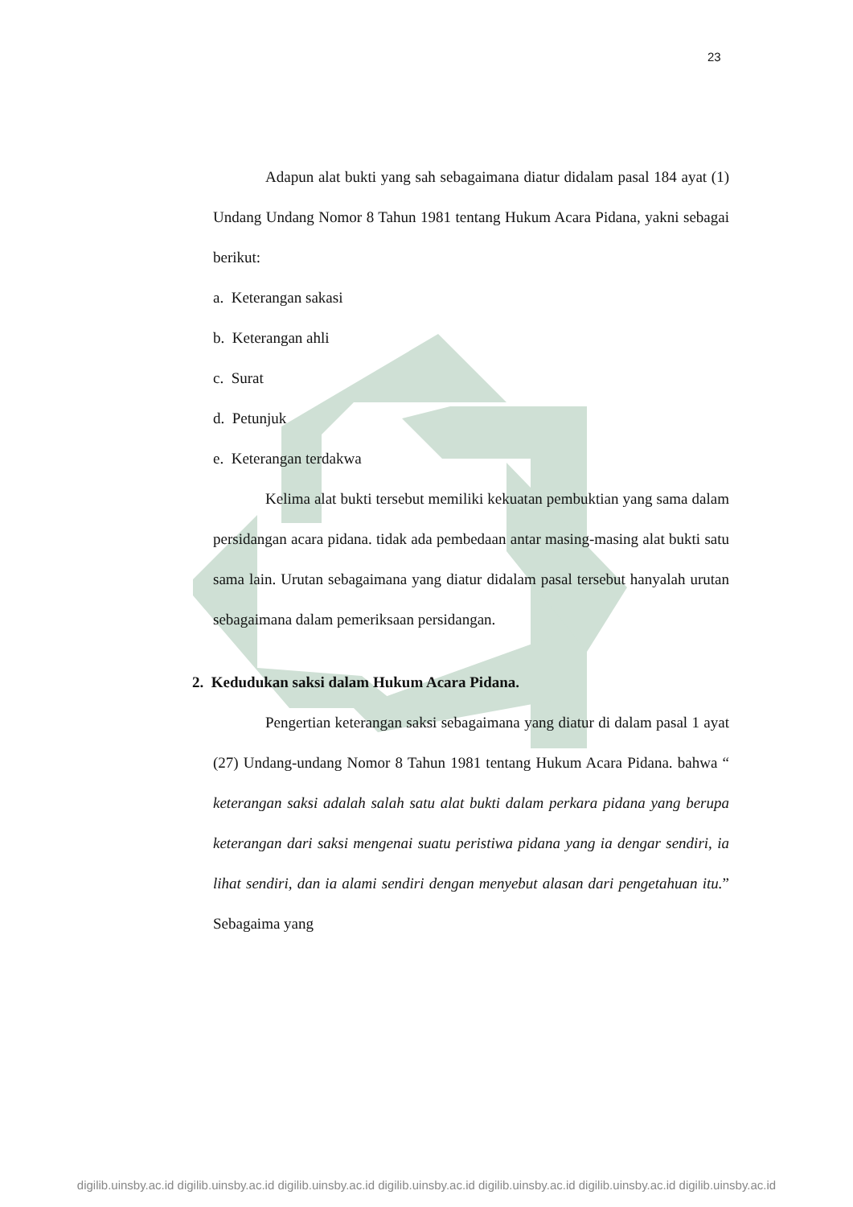23
Adapun alat bukti yang sah sebagaimana diatur didalam pasal 184 ayat (1) Undang Undang Nomor 8 Tahun 1981 tentang Hukum Acara Pidana, yakni sebagai berikut:
a. Keterangan sakasi
b. Keterangan ahli
c. Surat
d. Petunjuk
e. Keterangan terdakwa
Kelima alat bukti tersebut memiliki kekuatan pembuktian yang sama dalam persidangan acara pidana. tidak ada pembedaan antar masing-masing alat bukti satu sama lain. Urutan sebagaimana yang diatur didalam pasal tersebut hanyalah urutan sebagaimana dalam pemeriksaan persidangan.
2. Kedudukan saksi dalam Hukum Acara Pidana.
Pengertian keterangan saksi sebagaimana yang diatur di dalam pasal 1 ayat (27) Undang-undang Nomor 8 Tahun 1981 tentang Hukum Acara Pidana. bahwa “ keterangan saksi adalah salah satu alat bukti dalam perkara pidana yang berupa keterangan dari saksi mengenai suatu peristiwa pidana yang ia dengar sendiri, ia lihat sendiri, dan ia alami sendiri dengan menyebut alasan dari pengetahuan itu.” Sebagaima yang
digilib.uinsby.ac.id digilib.uinsby.ac.id digilib.uinsby.ac.id digilib.uinsby.ac.id digilib.uinsby.ac.id digilib.uinsby.ac.id digilib.uinsby.ac.id